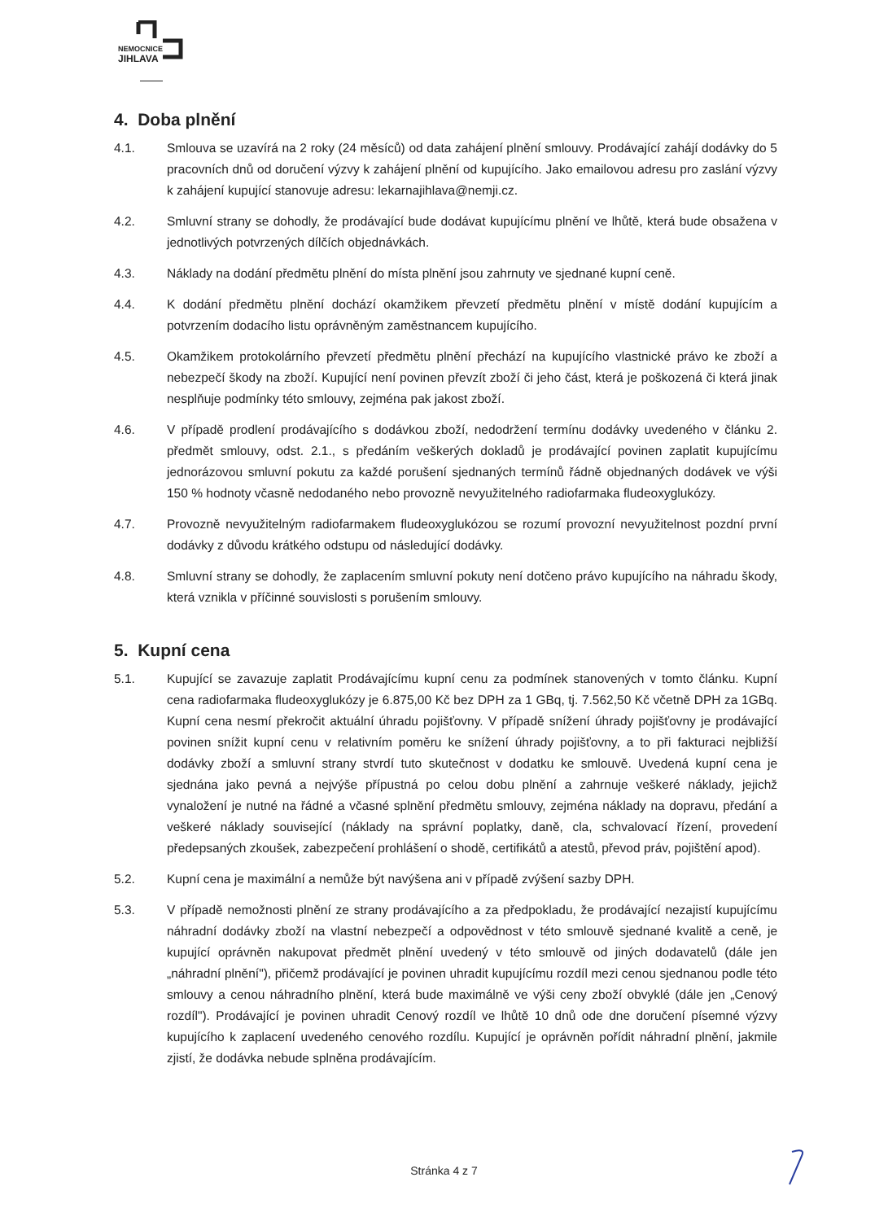NEMOCNICE
JIHLAVA
4. Doba plnění
4.1. Smlouva se uzavírá na 2 roky (24 měsíců) od data zahájení plnění smlouvy. Prodávající zahájí dodávky do 5 pracovních dnů od doručení výzvy k zahájení plnění od kupujícího. Jako emailovou adresu pro zaslání výzvy k zahájení kupující stanovuje adresu: lekarnajihlava@nemji.cz.
4.2. Smluvní strany se dohodly, že prodávající bude dodávat kupujícímu plnění ve lhůtě, která bude obsažena v jednotlivých potvrzených dílčích objednávkách.
4.3. Náklady na dodání předmětu plnění do místa plnění jsou zahrnuty ve sjednané kupní ceně.
4.4. K dodání předmětu plnění dochází okamžikem převzetí předmětu plnění v místě dodání kupujícím a potvrzením dodacího listu oprávněným zaměstnancem kupujícího.
4.5. Okamžikem protokolárního převzetí předmětu plnění přechází na kupujícího vlastnické právo ke zboží a nebezpečí škody na zboží. Kupující není povinen převzít zboží či jeho část, která je poškozená či která jinak nesplňuje podmínky této smlouvy, zejména pak jakost zboží.
4.6. V případě prodlení prodávajícího s dodávkou zboží, nedodržení termínu dodávky uvedeného v článku 2. předmět smlouvy, odst. 2.1., s předáním veškerých dokladů je prodávající povinen zaplatit kupujícímu jednorázovou smluvní pokutu za každé porušení sjednaných termínů řádně objednaných dodávek ve výši 150 % hodnoty včasně nedodaného nebo provozně nevyužitelného radiofarmaka fludeoxyglukózy.
4.7. Provozně nevyužitelným radiofarmakem fludeoxyglukózou se rozumí provozní nevyužitelnost pozdní první dodávky z důvodu krátkého odstupu od následující dodávky.
4.8. Smluvní strany se dohodly, že zaplacením smluvní pokuty není dotčeno právo kupujícího na náhradu škody, která vznikla v příčinné souvislosti s porušením smlouvy.
5. Kupní cena
5.1. Kupující se zavazuje zaplatit Prodávajícímu kupní cenu za podmínek stanovených v tomto článku. Kupní cena radiofarmaka fludeoxyglukózy je 6.875,00 Kč bez DPH za 1 GBq, tj. 7.562,50 Kč včetně DPH za 1GBq. Kupní cena nesmí překročit aktuální úhradu pojišťovny. V případě snížení úhrady pojišťovny je prodávající povinen snížit kupní cenu v relativním poměru ke snížení úhrady pojišťovny, a to při fakturaci nejbližší dodávky zboží a smluvní strany stvrdí tuto skutečnost v dodatku ke smlouvě. Uvedená kupní cena je sjednána jako pevná a nejvýše přípustná po celou dobu plnění a zahrnuje veškeré náklady, jejichž vynaložení je nutné na řádné a včasné splnění předmětu smlouvy, zejména náklady na dopravu, předání a veškeré náklady související (náklady na správní poplatky, daně, cla, schvalovací řízení, provedení předepsaných zkoušek, zabezpečení prohlášení o shodě, certifikátů a atestů, převod práv, pojištění apod).
5.2. Kupní cena je maximální a nemůže být navýšena ani v případě zvýšení sazby DPH.
5.3. V případě nemožnosti plnění ze strany prodávajícího a za předpokladu, že prodávající nezajistí kupujícímu náhradní dodávky zboží na vlastní nebezpečí a odpovědnost v této smlouvě sjednané kvalitě a ceně, je kupující oprávněn nakupovat předmět plnění uvedený v této smlouvě od jiných dodavatelů (dále jen „náhradní plnění"), přičemž prodávající je povinen uhradit kupujícímu rozdíl mezi cenou sjednanou podle této smlouvy a cenou náhradního plnění, která bude maximálně ve výši ceny zboží obvyklé (dále jen „Cenový rozdíl"). Prodávající je povinen uhradit Cenový rozdíl ve lhůtě 10 dnů ode dne doručení písemné výzvy kupujícího k zaplacení uvedeného cenového rozdílu. Kupující je oprávněn pořídit náhradní plnění, jakmile zjistí, že dodávka nebude splněna prodávajícím.
Stránka 4 z 7